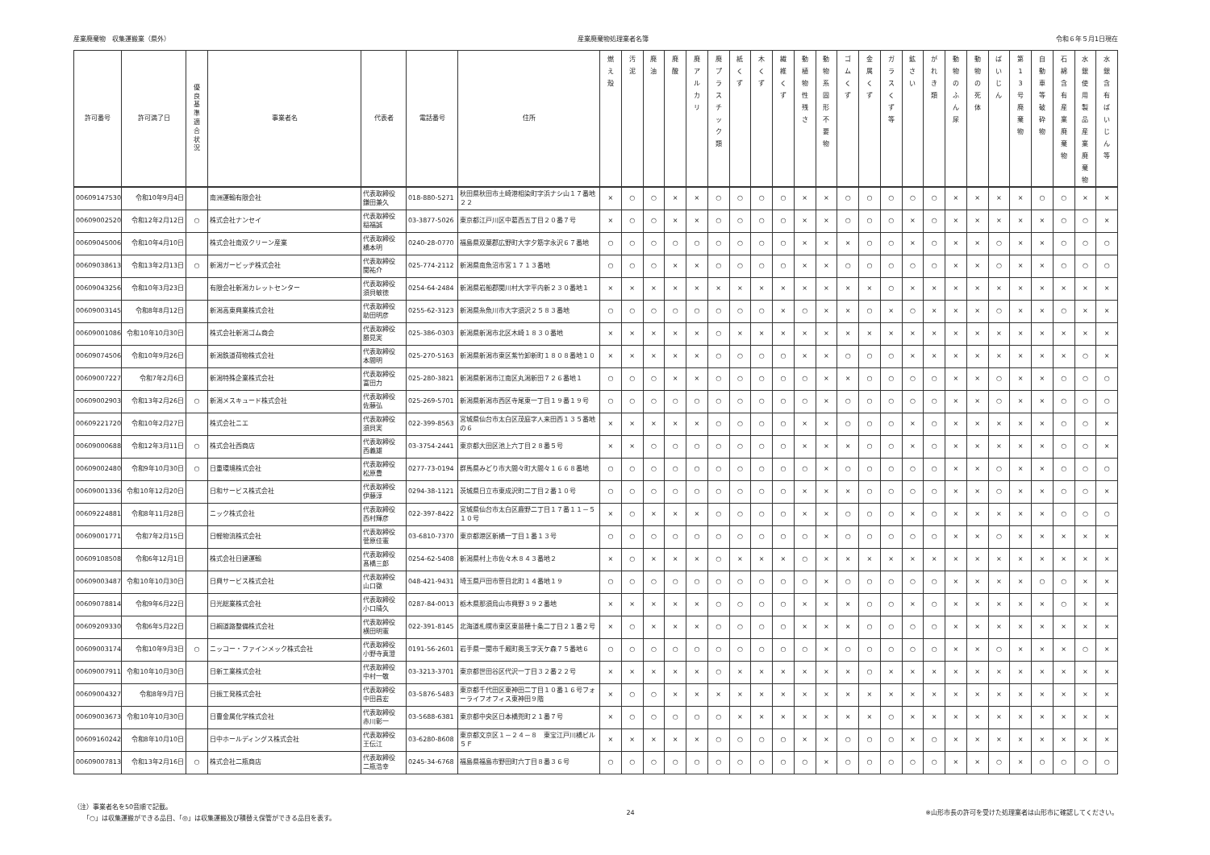産業廃棄物　収集運搬業（県外） 産業廃棄物処理業者名簿 令和６年５月1日現在
| 許可番号 | 許可満了日 | 優 良 基 準 適 合 状 況 | 事業者名 | 代表者 | 電話番号 | 住所 | 燃 え 殻 | 汚 泥 | 廃 油 | 廃 酸 | 廃 ア ル カ リ | 廃 プ ラ ス チ ッ ク 類 | 紙 く ず | 木 く ず | 繊 維 く ず | 動 植 物 性 残 さ | 動 物 系 固 形 不 要 物 | ゴ ム く ず | 金 属 く ず | ガ ラ ス く ず 等 | 鉱 さ い | が れ き 類 | 動 物 の ふ ん 尿 | 動 物 の 死 体 | ば い じ ん | 第 1 3 号 廃 棄 物 | 自 動 車 等 破 砕 物 | 石 綿 含 有 産 業 廃 棄 物 | 水 銀 使 用 製 品 産 業 廃 棄 物 | 水 銀 含 有 ば い じ ん 等 |
| --- | --- | --- | --- | --- | --- | --- | --- | --- | --- | --- | --- | --- | --- | --- | --- | --- | --- | --- | --- | --- | --- | --- | --- | --- | --- | --- | --- | --- | --- | --- |
| 00609147530 | 令和10年9月4日 | | 南洲運輸有限会社 | 代表取締役 鎌田兼久 | 018-880-5271 | 秋田県秋田市土崎港相染町字浜ナシ山１７番地２２ | × | ○ | ○ | × | × | ○ | ○ | ○ | ○ | × | × | ○ | ○ | ○ | ○ | ○ | × | × | × | × | ○ | ○ | × | × |
| 00609002520 | 令和12年2月12日 | ○ | 株式会社ナンセイ | 代表取締役 稲福誠 | 03-3877-5026 | 東京都江戸川区中葛西五丁目２０番７号 | × | ○ | ○ | × | × | ○ | ○ | ○ | ○ | × | × | ○ | ○ | ○ | × | ○ | × | × | × | × | × | ○ | ○ | × |
| 00609045006 | 令和10年4月10日 | | 株式会社南双クリーン産業 | 代表取締役 橋本明 | 0240-28-0770 | 福島県双葉郡広野町大字夕筋字永沢６７番地 | ○ | ○ | ○ | ○ | ○ | ○ | ○ | ○ | ○ | × | × | × | ○ | ○ | × | ○ | × | × | ○ | × | × | ○ | ○ | ○ |
| 00609038613 | 令和13年2月13日 | ○ | 新潟ガービッヂ株式会社 | 代表取締役 関祐介 | 025-774-2112 | 新潟県南魚沼市宮１７１３番地 | ○ | ○ | ○ | × | × | ○ | ○ | ○ | ○ | × | × | ○ | ○ | ○ | ○ | ○ | × | × | ○ | × | × | ○ | ○ | ○ |
| 00609043256 | 令和10年3月23日 | | 有限会社新潟カレットセンター | 代表取締役 須貝敏徳 | 0254-64-2484 | 新潟県岩船郡関川村大字平内新２３０番地１ | × | × | × | × | × | × | × | × | × | × | × | × | × | ○ | × | × | × | × | × | × | × | × | × | × |
| 00609003145 | 令和8年8月12日 | | 新潟高東興業株式会社 | 代表取締役 助田明彦 | 0255-62-3123 | 新潟県糸魚川市大字須沢２５８３番地 | ○ | ○ | ○ | ○ | ○ | ○ | ○ | ○ | × | ○ | × | × | ○ | × | ○ | × | × | × | ○ | × | × | ○ | × | × |
| 00609001086 | 令和10年10月30日 | | 株式会社新潟ゴム商会 | 代表取締役 勝見実 | 025-386-0303 | 新潟県新潟市北区木崎１８３０番地 | × | × | × | × | × | ○ | × | × | × | × | × | × | × | × | × | × | × | × | × | × | × | × | × | × |
| 00609074506 | 令和10年9月26日 | | 新潟鉄道荷物株式会社 | 代表取締役 本間明 | 025-270-5163 | 新潟県新潟市東区紫竹卸新町１８０８番地１０ | × | × | × | × | × | ○ | ○ | ○ | ○ | × | × | ○ | ○ | ○ | × | × | × | × | × | × | × | × | ○ | × |
| 00609007227 | 令和7年2月6日 | | 新潟特殊企業株式会社 | 代表取締役 富田力 | 025-280-3821 | 新潟県新潟市江南区丸潟新田７２６番地１ | ○ | ○ | ○ | × | × | ○ | ○ | ○ | ○ | ○ | × | × | ○ | ○ | ○ | ○ | × | × | ○ | × | × | ○ | ○ | ○ |
| 00609002903 | 令和13年2月26日 | ○ | 新潟メスキュード株式会社 | 代表取締役 佐藤弘 | 025-269-5701 | 新潟県新潟市西区寺尾東一丁目１９番１９号 | ○ | ○ | ○ | ○ | ○ | ○ | ○ | ○ | ○ | ○ | × | ○ | ○ | ○ | ○ | ○ | × | × | ○ | × | × | ○ | ○ | ○ |
| 00609221720 | 令和10年2月27日 | | 株式会社ニエ | 代表取締役 須貝実 | 022-399-8563 | 宮城県仙台市太白区茂庭字人来田西１３５番地の６ | × | × | × | × | × | ○ | ○ | ○ | ○ | × | × | ○ | ○ | ○ | × | ○ | × | × | × | × | × | ○ | ○ | × |
| 00609000688 | 令和12年3月11日 | ○ | 株式会社西商店 | 代表取締役 西義雄 | 03-3754-2441 | 東京都大田区池上六丁目２８番５号 | × | × | ○ | ○ | ○ | ○ | ○ | ○ | ○ | × | × | × | ○ | ○ | × | ○ | × | × | × | × | × | ○ | ○ | × |
| 00609002480 | 令和9年10月30日 | ○ | 日重環境株式会社 | 代表取締役 松原豊 | 0277-73-0194 | 群馬県みどり市大間々町大間々１６６８番地 | ○ | ○ | ○ | ○ | ○ | ○ | ○ | ○ | ○ | ○ | × | ○ | ○ | ○ | ○ | ○ | × | × | ○ | × | × | ○ | ○ | ○ |
| 00609001336 | 令和10年12月20日 | | 日和サービス株式会社 | 代表取締役 伊藤淳 | 0294-38-1121 | 茨城県日立市東成沢町二丁目２番１０号 | ○ | ○ | ○ | ○ | ○ | ○ | ○ | ○ | ○ | × | × | × | ○ | ○ | ○ | ○ | × | × | ○ | × | × | ○ | ○ | × |
| 00609224881 | 令和8年11月28日 | | ニック株式会社 | 代表取締役 西村輝彦 | 022-397-8422 | 宮城県仙台市太白区鹿野二丁目１７番１１－５１０号 | × | ○ | × | × | × | ○ | ○ | ○ | ○ | × | × | ○ | ○ | ○ | × | ○ | × | × | × | × | × | ○ | ○ | ○ |
| 00609001771 | 令和7年2月15日 | | 日軽物流株式会社 | 代表取締役 菅原佳憲 | 03-6810-7370 | 東京都港区新橋一丁目１番１３号 | ○ | ○ | ○ | ○ | ○ | ○ | ○ | ○ | ○ | ○ | × | ○ | ○ | ○ | ○ | ○ | × | × | ○ | × | × | × | × | × |
| 00609108508 | 令和6年12月1日 | | 株式会社日建運輸 | 代表取締役 髙橋三郎 | 0254-62-5408 | 新潟県村上市佐々木８４３番地２ | × | ○ | × | × | × | ○ | × | × | × | ○ | × | × | × | × | × | × | × | × | × | × | × | × | × | × |
| 00609003487 | 令和10年10月30日 | | 日興サービス株式会社 | 代表取締役 山口徹 | 048-421-9431 | 埼玉県戸田市笹目北町１４番地１９ | ○ | ○ | ○ | ○ | ○ | ○ | ○ | ○ | ○ | ○ | × | ○ | ○ | ○ | ○ | ○ | × | × | × | × | ○ | ○ | × | × |
| 00609078814 | 令和9年6月22日 | | 日光総業株式会社 | 代表取締役 小口晴久 | 0287-84-0013 | 栃木県那須烏山市興野３９２番地 | × | × | × | × | × | ○ | ○ | ○ | ○ | × | × | × | ○ | ○ | × | ○ | × | × | × | × | × | ○ | × | × |
| 00609209330 | 令和6年5月22日 | | 日綱道路整備株式会社 | 代表取締役 横田明憲 | 022-391-8145 | 北海道札幌市東区東苗穂十条二丁目２１番２号 | × | ○ | × | × | × | ○ | ○ | ○ | ○ | × | × | × | ○ | ○ | ○ | ○ | × | × | × | × | × | × | × | × |
| 00609003174 | 令和10年9月3日 | ○ | ニッコー・ファインメック株式会社 | 代表取締役 小野寺真澄 | 0191-56-2601 | 岩手県一関市千厩町奥玉字天ケ森７５番地６ | ○ | ○ | ○ | ○ | ○ | ○ | ○ | ○ | ○ | ○ | × | ○ | ○ | ○ | ○ | ○ | × | × | ○ | × | × | × | ○ | × |
| 00609007911 | 令和10年10月30日 | | 日新工業株式会社 | 代表取締役 中村一敬 | 03-3213-3701 | 東京都世田谷区代沢一丁目３２番２２号 | × | × | × | × | × | ○ | × | × | × | × | × | × | ○ | × | × | × | × | × | × | × | × | × | × | × |
| 00609004327 | 令和8年9月7日 | | 日振工発株式会社 | 代表取締役 中田昌宏 | 03-5876-5483 | 東京都千代田区東神田二丁目１０番１６号フォーライフオフィス東神田９階 | × | ○ | ○ | × | × | × | × | × | × | × | × | × | × | × | × | × | × | × | × | × | × | × | × | × |
| 00609003673 | 令和10年10月30日 | | 日曹金属化学株式会社 | 代表取締役 赤川彰一 | 03-5688-6381 | 東京都中央区日本橋兜町２１番７号 | × | ○ | ○ | ○ | ○ | ○ | × | × | × | × | × | × | × | ○ | × | × | × | × | × | × | × | × | × | × |
| 00609160242 | 令和8年10月10日 | | 日中ホールディングス株式会社 | 代表取締役 王伝江 | 03-6280-8608 | 東京都文京区１－２４－８ 東宝江戸川橋ビル５Ｆ | × | × | × | × | × | ○ | ○ | ○ | ○ | × | × | ○ | ○ | ○ | × | ○ | × | × | × | × | × | × | × | × |
| 00609007813 | 令和13年2月16日 | ○ | 株式会社二瓶商店 | 代表取締役 二瓶浩幸 | 0245-34-6768 | 福島県福島市野田町六丁目８番３６号 | ○ | ○ | ○ | ○ | ○ | ○ | ○ | ○ | ○ | ○ | × | ○ | ○ | ○ | ○ | ○ | × | × | ○ | × | ○ | ○ | ○ | ○ |
（注）事業者名を50音順で記載。
　　「○」は収集運搬ができる品目、「◎」は収集運搬及び積替え保管ができる品目を表す。
24 ※山形市長の許可を受けた処理業者は山形市に確認してください。